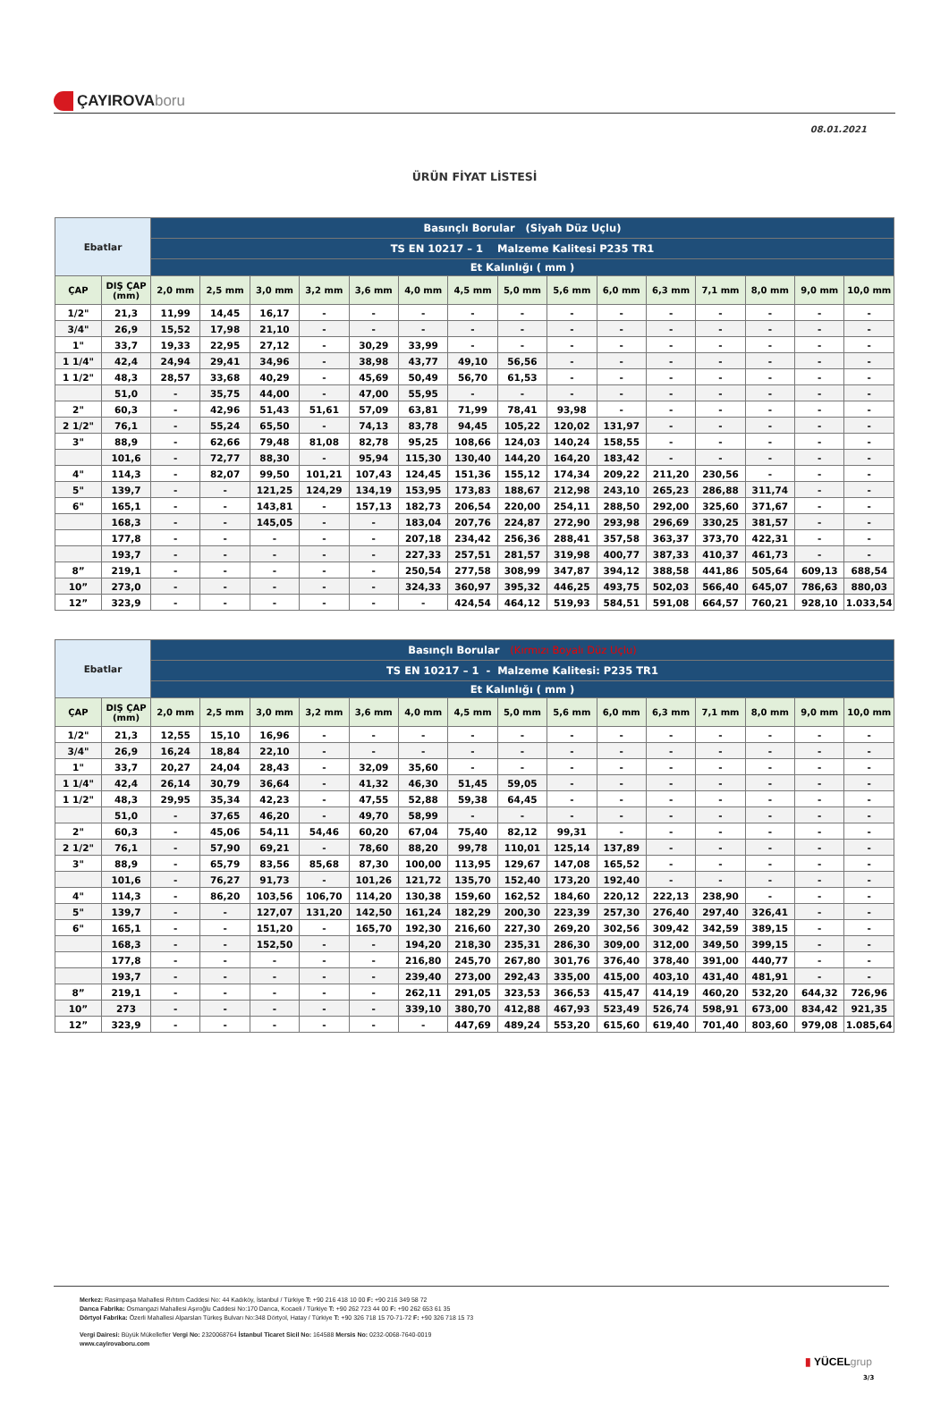ÇAYIROVA boru
08.01.2021
ÜRÜN FİYAT LİSTESİ
| Ebatlar | | Basınçlı Borular (Siyah Düz Uçlu) | | | | | | | | | | | | | | |
| --- | --- | --- | --- | --- | --- | --- | --- | --- | --- | --- | --- | --- | --- | --- | --- | --- |
| | | TS EN 10217 – 1 Malzeme Kalitesi P235 TR1 | | | | | | | | | | | | | | |
| | | Et Kalınlığı ( mm ) | | | | | | | | | | | | | | |
| ÇAP | DIŞ ÇAP (mm) | 2,0 mm | 2,5 mm | 3,0 mm | 3,2 mm | 3,6 mm | 4,0 mm | 4,5 mm | 5,0 mm | 5,6 mm | 6,0 mm | 6,3 mm | 7,1 mm | 8,0 mm | 9,0 mm | 10,0 mm |
| 1/2" | 21,3 | 11,99 | 14,45 | 16,17 | - | - | - | - | - | - | - | - | - | - | - | - |
| 3/4" | 26,9 | 15,52 | 17,98 | 21,10 | - | - | - | - | - | - | - | - | - | - | - | - |
| 1" | 33,7 | 19,33 | 22,95 | 27,12 | - | 30,29 | 33,99 | - | - | - | - | - | - | - | - | - |
| 1 1/4" | 42,4 | 24,94 | 29,41 | 34,96 | - | 38,98 | 43,77 | 49,10 | 56,56 | - | - | - | - | - | - | - |
| 1 1/2" | 48,3 | 28,57 | 33,68 | 40,29 | - | 45,69 | 50,49 | 56,70 | 61,53 | - | - | - | - | - | - | - |
| | 51,0 | - | 35,75 | 44,00 | - | 47,00 | 55,95 | - | - | - | - | - | - | - | - | - |
| 2" | 60,3 | - | 42,96 | 51,43 | 51,61 | 57,09 | 63,81 | 71,99 | 78,41 | 93,98 | - | - | - | - | - | - |
| 2 1/2" | 76,1 | - | 55,24 | 65,50 | - | 74,13 | 83,78 | 94,45 | 105,22 | 120,02 | 131,97 | - | - | - | - | - |
| 3" | 88,9 | - | 62,66 | 79,48 | 81,08 | 82,78 | 95,25 | 108,66 | 124,03 | 140,24 | 158,55 | - | - | - | - | - |
| | 101,6 | - | 72,77 | 88,30 | - | 95,94 | 115,30 | 130,40 | 144,20 | 164,20 | 183,42 | - | - | - | - | - |
| 4" | 114,3 | - | 82,07 | 99,50 | 101,21 | 107,43 | 124,45 | 151,36 | 155,12 | 174,34 | 209,22 | 211,20 | 230,56 | - | - | - |
| 5" | 139,7 | - | - | 121,25 | 124,29 | 134,19 | 153,95 | 173,83 | 188,67 | 212,98 | 243,10 | 265,23 | 286,88 | 311,74 | - | - |
| 6" | 165,1 | - | - | 143,81 | - | 157,13 | 182,73 | 206,54 | 220,00 | 254,11 | 288,50 | 292,00 | 325,60 | 371,67 | - | - |
| | 168,3 | - | - | 145,05 | - | - | 183,04 | 207,76 | 224,87 | 272,90 | 293,98 | 296,69 | 330,25 | 381,57 | - | - |
| | 177,8 | - | - | - | - | - | 207,18 | 234,42 | 256,36 | 288,41 | 357,58 | 363,37 | 373,70 | 422,31 | - | - |
| | 193,7 | - | - | - | - | - | 227,33 | 257,51 | 281,57 | 319,98 | 400,77 | 387,33 | 410,37 | 461,73 | - | - |
| 8” | 219,1 | - | - | - | - | - | 250,54 | 277,58 | 308,99 | 347,87 | 394,12 | 388,58 | 441,86 | 505,64 | 609,13 | 688,54 |
| 10” | 273,0 | - | - | - | - | - | 324,33 | 360,97 | 395,32 | 446,25 | 493,75 | 502,03 | 566,40 | 645,07 | 786,63 | 880,03 |
| 12” | 323,9 | - | - | - | - | - | - | 424,54 | 464,12 | 519,93 | 584,51 | 591,08 | 664,57 | 760,21 | 928,10 | 1.033,54 |
| Ebatlar | | Basınçlı Borular (Kırmızı Boyalı Düz Uçlu) | | | | | | | | | | | | | | |
| --- | --- | --- | --- | --- | --- | --- | --- | --- | --- | --- | --- | --- | --- | --- | --- | --- |
| | | TS EN 10217 – 1 - Malzeme Kalitesi: P235 TR1 | | | | | | | | | | | | | | |
| | | Et Kalınlığı ( mm ) | | | | | | | | | | | | | | |
| ÇAP | DIŞ ÇAP (mm) | 2,0 mm | 2,5 mm | 3,0 mm | 3,2 mm | 3,6 mm | 4,0 mm | 4,5 mm | 5,0 mm | 5,6 mm | 6,0 mm | 6,3 mm | 7,1 mm | 8,0 mm | 9,0 mm | 10,0 mm |
| 1/2" | 21,3 | 12,55 | 15,10 | 16,96 | - | - | - | - | - | - | - | - | - | - | - | - |
| 3/4" | 26,9 | 16,24 | 18,84 | 22,10 | - | - | - | - | - | - | - | - | - | - | - | - |
| 1" | 33,7 | 20,27 | 24,04 | 28,43 | - | 32,09 | 35,60 | - | - | - | - | - | - | - | - | - |
| 1 1/4" | 42,4 | 26,14 | 30,79 | 36,64 | - | 41,32 | 46,30 | 51,45 | 59,05 | - | - | - | - | - | - | - |
| 1 1/2" | 48,3 | 29,95 | 35,34 | 42,23 | - | 47,55 | 52,88 | 59,38 | 64,45 | - | - | - | - | - | - | - |
| | 51,0 | - | 37,65 | 46,20 | - | 49,70 | 58,99 | - | - | - | - | - | - | - | - | - |
| 2" | 60,3 | - | 45,06 | 54,11 | 54,46 | 60,20 | 67,04 | 75,40 | 82,12 | 99,31 | - | - | - | - | - | - |
| 2 1/2" | 76,1 | - | 57,90 | 69,21 | - | 78,60 | 88,20 | 99,78 | 110,01 | 125,14 | 137,89 | - | - | - | - | - |
| 3" | 88,9 | - | 65,79 | 83,56 | 85,68 | 87,30 | 100,00 | 113,95 | 129,67 | 147,08 | 165,52 | - | - | - | - | - |
| | 101,6 | - | 76,27 | 91,73 | - | 101,26 | 121,72 | 135,70 | 152,40 | 173,20 | 192,40 | - | - | - | - | - |
| 4" | 114,3 | - | 86,20 | 103,56 | 106,70 | 114,20 | 130,38 | 159,60 | 162,52 | 184,60 | 220,12 | 222,13 | 238,90 | - | - | - |
| 5" | 139,7 | - | - | 127,07 | 131,20 | 142,50 | 161,24 | 182,29 | 200,30 | 223,39 | 257,30 | 276,40 | 297,40 | 326,41 | - | - |
| 6" | 165,1 | - | - | 151,20 | - | 165,70 | 192,30 | 216,60 | 227,30 | 269,20 | 302,56 | 309,42 | 342,59 | 389,15 | - | - |
| | 168,3 | - | - | 152,50 | - | - | 194,20 | 218,30 | 235,31 | 286,30 | 309,00 | 312,00 | 349,50 | 399,15 | - | - |
| | 177,8 | - | - | - | - | - | 216,80 | 245,70 | 267,80 | 301,76 | 376,40 | 378,40 | 391,00 | 440,77 | - | - |
| | 193,7 | - | - | - | - | - | 239,40 | 273,00 | 292,43 | 335,00 | 415,00 | 403,10 | 431,40 | 481,91 | - | - |
| 8” | 219,1 | - | - | - | - | - | 262,11 | 291,05 | 323,53 | 366,53 | 415,47 | 414,19 | 460,20 | 532,20 | 644,32 | 726,96 |
| 10” | 273 | - | - | - | - | - | 339,10 | 380,70 | 412,88 | 467,93 | 523,49 | 526,74 | 598,91 | 673,00 | 834,42 | 921,35 |
| 12” | 323,9 | - | - | - | - | - | - | 447,69 | 489,24 | 553,20 | 615,60 | 619,40 | 701,40 | 803,60 | 979,08 | 1.085,64 |
Merkez: Rasimpaşa Mahallesi Rıhtım Caddesi No: 44 Kadıköy, İstanbul / Türkiye T: +90 216 418 10 00 F: +90 216 349 58 72
Darıca Fabrika: Osmangazi Mahallesi Aşıroğlu Caddesi No:170 Darıca, Kocaeli / Türkiye T: +90 262 723 44 00 F: +90 262 653 61 35
Dörtyol Fabrika: Özerli Mahallesi Alparslan Türkeş Bulvarı No:348 Dörtyol, Hatay / Türkiye T: +90 326 718 15 70-71-72 F: +90 326 718 15 73
Vergi Dairesi: Büyük Mükellefler Vergi No: 2320068764 İstanbul Ticaret Sicil No: 164588 Mersis No: 0232-0068-7640-0019
www.cayirovaboru.com
▮ YÜCELgrup
3/3